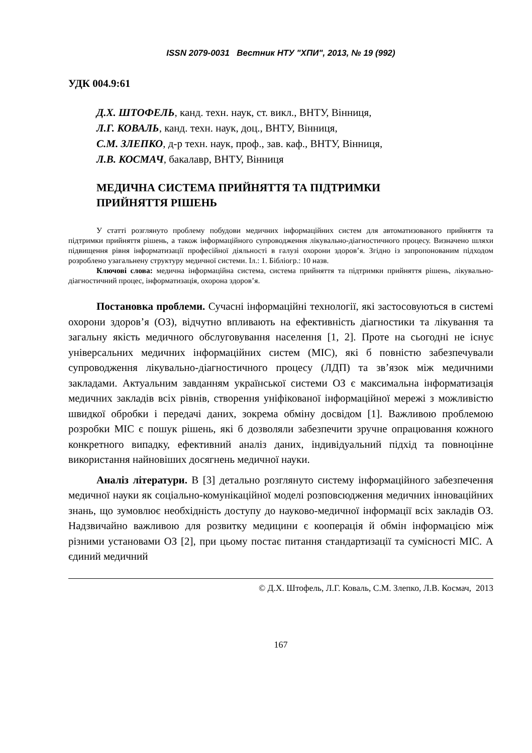ISSN 2079-0031 Вестник НТУ "ХПИ", 2013, № 19 (992)
УДК 004.9:61
Д.Х. ШТОФЕЛЬ, канд. техн. наук, ст. викл., ВНТУ, Вінниця,
Л.Г. КОВАЛЬ, канд. техн. наук, доц., ВНТУ, Вінниця,
С.М. ЗЛЕПКО, д-р техн. наук, проф., зав. каф., ВНТУ, Вінниця,
Л.В. КОСМАЧ, бакалавр, ВНТУ, Вінниця
МЕДИЧНА СИСТЕМА ПРИЙНЯТТЯ ТА ПІДТРИМКИ
ПРИЙНЯТТЯ РІШЕНЬ
У статті розглянуто проблему побудови медичних інформаційних систем для автоматизованого прийняття та підтримки прийняття рішень, а також інформаційного супроводження лікувально-діагностичного процесу. Визначено шляхи підвищення рівня інформатизації професійної діяльності в галузі охорони здоров’я. Згідно із запропонованим підходом розроблено узагальнену структуру медичної системи. Іл.: 1. Бібліогр.: 10 назв.
Ключові слова: медична інформаційна система, система прийняття та підтримки прийняття рішень, лікувально-діагностичний процес, інформатизація, охорона здоров’я.
Постановка проблеми. Сучасні інформаційні технології, які застосовуються в системі охорони здоров’я (ОЗ), відчутно впливають на ефективність діагностики та лікування та загальну якість медичного обслуговування населення [1, 2]. Проте на сьогодні не існує універсальних медичних інформаційних систем (МІС), які б повністю забезпечували супроводження лікувально-діагностичного процесу (ЛДП) та зв’язок між медичними закладами. Актуальним завданням української системи ОЗ є максимальна інформатизація медичних закладів всіх рівнів, створення уніфікованої інформаційної мережі з можливістю швидкої обробки і передачі даних, зокрема обміну досвідом [1]. Важливою проблемою розробки МІС є пошук рішень, які б дозволяли забезпечити зручне опрацювання кожного конкретного випадку, ефективний аналіз даних, індивідуальний підхід та повноцінне використання найновіших досягнень медичної науки.
Аналіз літератури. В [3] детально розглянуто систему інформаційного забезпечення медичної науки як соціально-комунікаційної моделі розповсюдження медичних інноваційних знань, що зумовлює необхідність доступу до науково-медичної інформації всіх закладів ОЗ. Надзвичайно важливою для розвитку медицини є кооперація й обмін інформацією між різними установами ОЗ [2], при цьому постає питання стандартизації та сумісності МІС. А єдиний медичний
© Д.Х. Штофель, Л.Г. Коваль, С.М. Злепко, Л.В. Космач, 2013
167